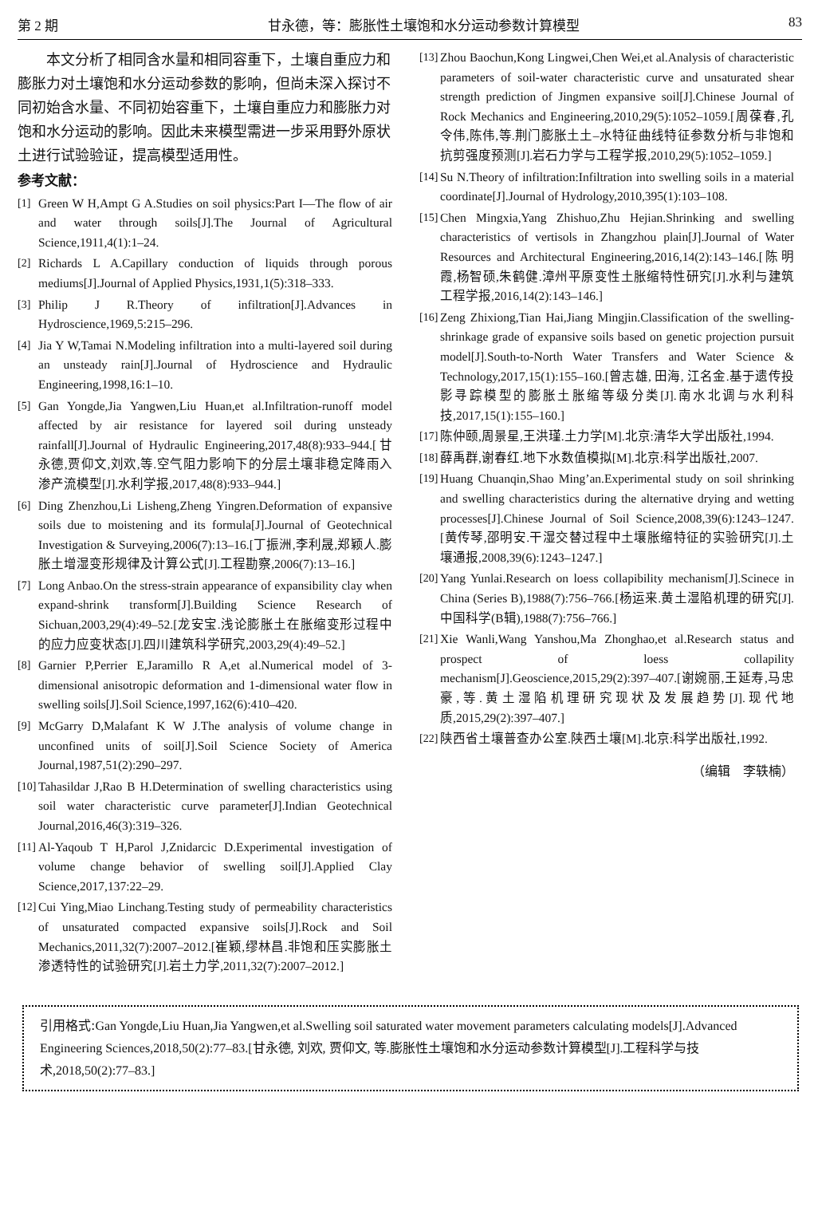第 2 期 甘永德，等：膨胀性土壤饱和水分运动参数计算模型 83
本文分析了相同含水量和相同容重下，土壤自重应力和膨胀力对土壤饱和水分运动参数的影响，但尚未深入探讨不同初始含水量、不同初始容重下，土壤自重应力和膨胀力对饱和水分运动的影响。因此未来模型需进一步采用野外原状土进行试验验证，提高模型适用性。
参考文献：
[1] Green W H,Ampt G A.Studies on soil physics:Part I—The flow of air and water through soils[J].The Journal of Agricultural Science,1911,4(1):1–24.
[2] Richards L A.Capillary conduction of liquids through porous mediums[J].Journal of Applied Physics,1931,1(5):318–333.
[3] Philip J R.Theory of infiltration[J].Advances in Hydroscience,1969,5:215–296.
[4] Jia Y W,Tamai N.Modeling infiltration into a multi-layered soil during an unsteady rain[J].Journal of Hydroscience and Hydraulic Engineering,1998,16:1–10.
[5] Gan Yongde,Jia Yangwen,Liu Huan,et al.Infiltration-runoff model affected by air resistance for layered soil during unsteady rainfall[J].Journal of Hydraulic Engineering,2017,48(8):933–944.[甘永德,贾仰文,刘欢,等.空气阻力影响下的分层土壤非稳定降雨入渗产流模型[J].水利学报,2017,48(8):933–944.]
[6] Ding Zhenzhou,Li Lisheng,Zheng Yingren.Deformation of expansive soils due to moistening and its formula[J].Journal of Geotechnical Investigation & Surveying,2006(7):13–16.[丁振洲,李利晟,郑颖人.膨胀土增湿变形规律及计算公式[J].工程勘察,2006(7):13–16.]
[7] Long Anbao.On the stress-strain appearance of expansibility clay when expand-shrink transform[J].Building Science Research of Sichuan,2003,29(4):49–52.[龙安宝.浅论膨胀土在胀缩变形过程中的应力应变状态[J].四川建筑科学研究,2003,29(4):49–52.]
[8] Garnier P,Perrier E,Jaramillo R A,et al.Numerical model of 3-dimensional anisotropic deformation and 1-dimensional water flow in swelling soils[J].Soil Science,1997,162(6):410–420.
[9] McGarry D,Malafant K W J.The analysis of volume change in unconfined units of soil[J].Soil Science Society of America Journal,1987,51(2):290–297.
[10] Tahasildar J,Rao B H.Determination of swelling characteristics using soil water characteristic curve parameter[J].Indian Geotechnical Journal,2016,46(3):319–326.
[11] Al-Yaqoub T H,Parol J,Znidarcic D.Experimental investigation of volume change behavior of swelling soil[J].Applied Clay Science,2017,137:22–29.
[12] Cui Ying,Miao Linchang.Testing study of permeability characteristics of unsaturated compacted expansive soils[J].Rock and Soil Mechanics,2011,32(7):2007–2012.[崔颖,缪林昌.非饱和压实膨胀土渗透特性的试验研究[J].岩土力学,2011,32(7):2007–2012.]
[13] Zhou Baochun,Kong Lingwei,Chen Wei,et al.Analysis of characteristic parameters of soil-water characteristic curve and unsaturated shear strength prediction of Jingmen expansive soil[J].Chinese Journal of Rock Mechanics and Engineering,2010,29(5):1052–1059.[周葆春,孔令伟,陈伟,等.荆门膨胀土土–水特征曲线特征参数分析与非饱和抗剪强度预测[J].岩石力学与工程学报,2010,29(5):1052–1059.]
[14] Su N.Theory of infiltration:Infiltration into swelling soils in a material coordinate[J].Journal of Hydrology,2010,395(1):103–108.
[15] Chen Mingxia,Yang Zhishuo,Zhu Hejian.Shrinking and swelling characteristics of vertisols in Zhangzhou plain[J].Journal of Water Resources and Architectural Engineering,2016,14(2):143–146.[陈明霞,杨智硕,朱鹤健.漳州平原变性土胀缩特性研究[J].水利与建筑工程学报,2016,14(2):143–146.]
[16] Zeng Zhixiong,Tian Hai,Jiang Mingjin.Classification of the swelling-shrinkage grade of expansive soils based on genetic projection pursuit model[J].South-to-North Water Transfers and Water Science & Technology,2017,15(1):155–160.[曾志雄, 田海, 江名金.基于遗传投影寻踪模型的膨胀土胀缩等级分类[J].南水北调与水利科技,2017,15(1):155–160.]
[17] 陈仲颐,周景星,王洪瑾.土力学[M].北京:清华大学出版社,1994.
[18] 薛禹群,谢春红.地下水数值模拟[M].北京:科学出版社,2007.
[19] Huang Chuanqin,Shao Ming’an.Experimental study on soil shrinking and swelling characteristics during the alternative drying and wetting processes[J].Chinese Journal of Soil Science,2008,39(6):1243–1247.[黄传琴,邵明安.干湿交替过程中土壤胀缩特征的实验研究[J].土壤通报,2008,39(6):1243–1247.]
[20] Yang Yunlai.Research on loess collapibility mechanism[J].Scinece in China (Series B),1988(7):756–766.[杨运来.黄土湿陷机理的研究[J].中国科学(B辑),1988(7):756–766.]
[21] Xie Wanli,Wang Yanshou,Ma Zhonghao,et al.Research status and prospect of loess collapility mechanism[J].Geoscience,2015,29(2):397–407.[谢婉丽,王延寿,马忠豪,等.黄土湿陷机理研究现状及发展趋势[J].现代地质,2015,29(2):397–407.]
[22] 陕西省土壤普查办公室.陕西土壤[M].北京:科学出版社,1992.
（编辑　李轶楠）
引用格式: Gan Yongde,Liu Huan,Jia Yangwen,et al.Swelling soil saturated water movement parameters calculating models[J].Advanced Engineering Sciences,2018,50(2):77–83.[甘永德, 刘欢, 贾仰文, 等.膨胀性土壤饱和水分运动参数计算模型[J].工程科学与技术,2018,50(2):77–83.]